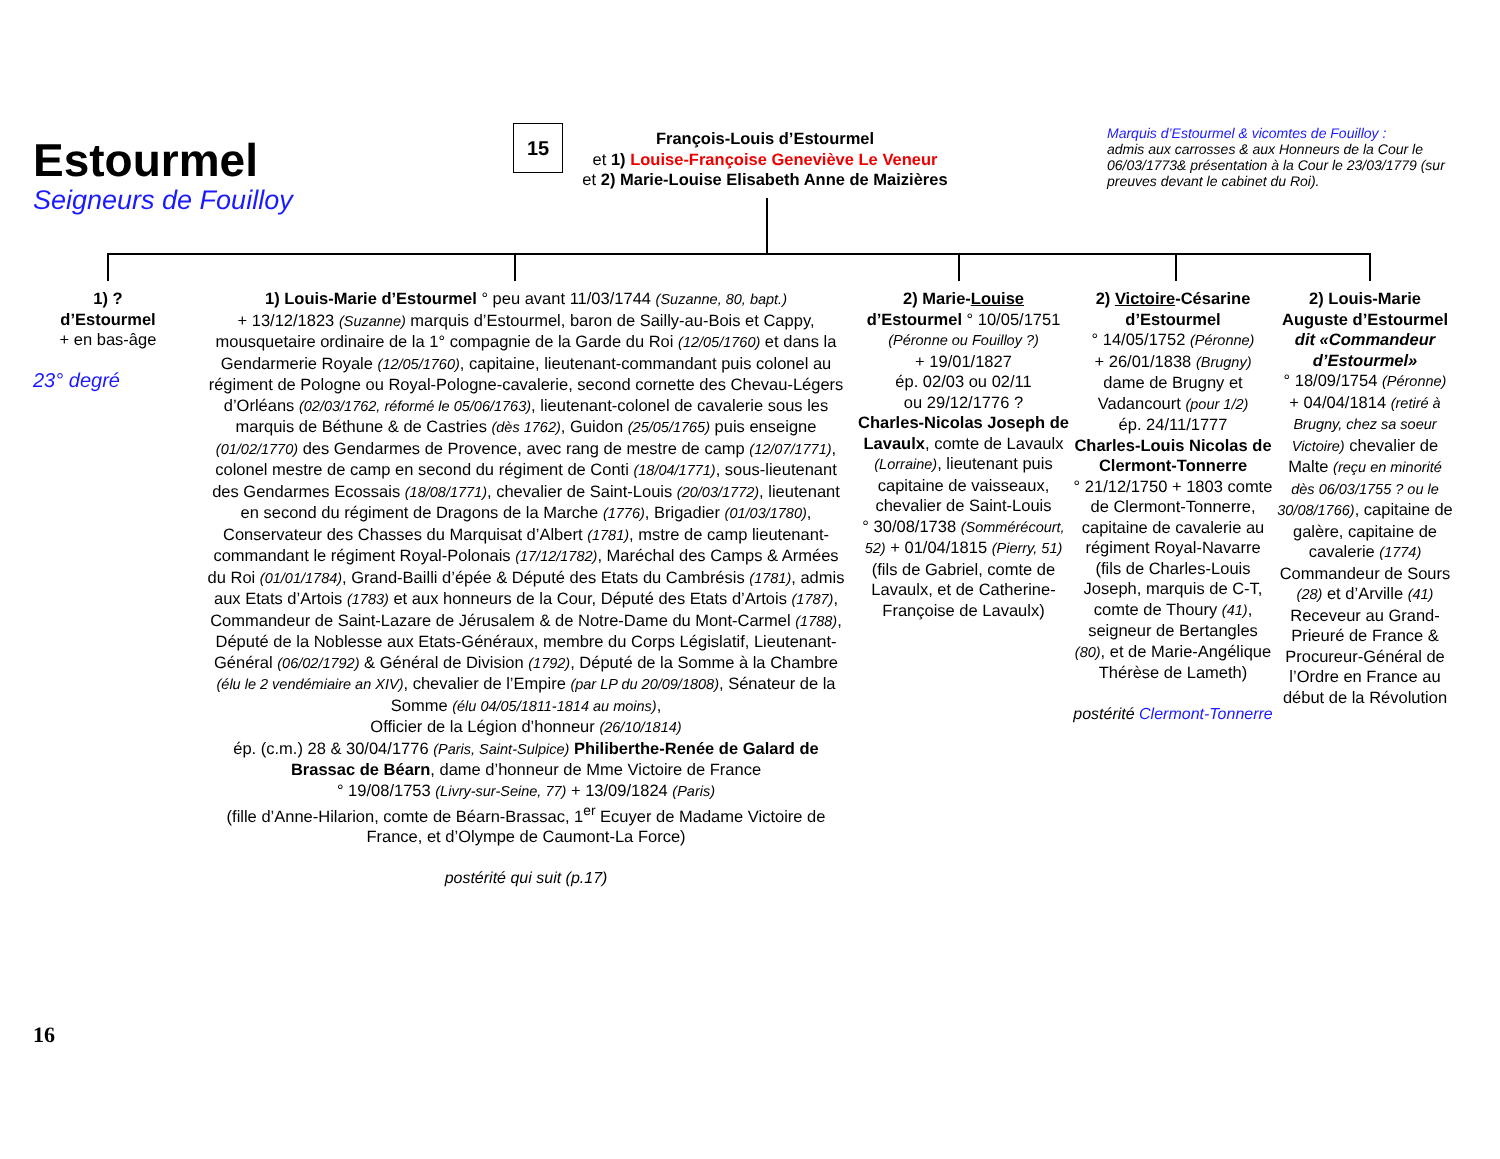Estourmel
Seigneurs de Fouilloy
15
François-Louis d’Estourmel
et 1) Louise-Françoise Geneviève Le Veneur
et 2) Marie-Louise Elisabeth Anne de Maizières
Marquis d’Estourmel & vicomtes de Fouilloy :
admis aux carrosses & aux Honneurs de la Cour le 06/03/1773& présentation à la Cour le 23/03/1779 (sur preuves devant le cabinet du Roi).
1) ?
d’Estourmel
+ en bas-âge
23° degré
1) Louis-Marie d’Estourmel ° peu avant 11/03/1744 (Suzanne, 80, bapt.)
+ 13/12/1823 (Suzanne) marquis d’Estourmel, baron de Sailly-au-Bois et Cappy, mousquetaire ordinaire de la 1° compagnie de la Garde du Roi (12/05/1760) et dans la Gendarmerie Royale (12/05/1760), capitaine, lieutenant-commandant puis colonel au régiment de Pologne ou Royal-Pologne-cavalerie, second cornette des Chevau-Légers d’Orléans (02/03/1762, réformé le 05/06/1763), lieutenant-colonel de cavalerie sous les marquis de Béthune & de Castries (dès 1762), Guidon (25/05/1765) puis enseigne (01/02/1770) des Gendarmes de Provence, avec rang de mestre de camp (12/07/1771), colonel mestre de camp en second du régiment de Conti (18/04/1771), sous-lieutenant des Gendarmes Ecossais (18/08/1771), chevalier de Saint-Louis (20/03/1772), lieutenant en second du régiment de Dragons de la Marche (1776), Brigadier (01/03/1780), Conservateur des Chasses du Marquisat d’Albert (1781), mstre de camp lieutenant-commandant le régiment Royal-Polonais (17/12/1782), Maréchal des Camps & Armées du Roi (01/01/1784), Grand-Bailli d’épée & Député des Etats du Cambrésis (1781), admis aux Etats d’Artois (1783) et aux honneurs de la Cour, Député des Etats d’Artois (1787), Commandeur de Saint-Lazare de Jérusalem & de Notre-Dame du Mont-Carmel (1788), Député de la Noblesse aux Etats-Généraux, membre du Corps Législatif, Lieutenant-Général (06/02/1792) & Général de Division (1792), Député de la Somme à la Chambre (élu le 2 vendémiaire an XIV), chevalier de l’Empire (par LP du 20/09/1808), Sénateur de la Somme (élu 04/05/1811-1814 au moins),
Officier de la Légion d’honneur (26/10/1814)
ép. (c.m.) 28 & 30/04/1776 (Paris, Saint-Sulpice) Philiberthe-Renée de Galard de Brassac de Béarn, dame d’honneur de Mme Victoire de France
° 19/08/1753 (Livry-sur-Seine, 77) + 13/09/1824 (Paris)
(fille d’Anne-Hilarion, comte de Béarn-Brassac, 1<sup>er</sup> Ecuyer de Madame Victoire de France, et d’Olympe de Caumont-La Force)
postérité qui suit (p.17)
2) Marie-Louise
d’Estourmel ° 10/05/1751 (Péronne ou Fouilloy ?)
+ 19/01/1827
ép. 02/03 ou 02/11
ou 29/12/1776 ?
Charles-Nicolas Joseph de Lavaulx, comte de Lavaulx (Lorraine), lieutenant puis capitaine de vaisseaux, chevalier de Saint-Louis
° 30/08/1738 (Sommérécourt, 52) + 01/04/1815 (Pierry, 51) (fils de Gabriel, comte de Lavaulx, et de Catherine-Françoise de Lavaulx)
2) Victoire-Césarine d’Estourmel
° 14/05/1752 (Péronne)
+ 26/01/1838 (Brugny) dame de Brugny et Vadancourt (pour 1/2)
ép. 24/11/1777
Charles-Louis Nicolas de Clermont-Tonnerre
° 21/12/1750 + 1803 comte de Clermont-Tonnerre, capitaine de cavalerie au régiment Royal-Navarre (fils de Charles-Louis Joseph, marquis de C-T, comte de Thoury (41), seigneur de Bertangles (80), et de Marie-Angélique Thérèse de Lameth)
postérité Clermont-Tonnerre
2) Louis-Marie Auguste d’Estourmel
dit «Commandeur d’Estourmel»
° 18/09/1754 (Péronne)
+ 04/04/1814 (retiré à Brugny, chez sa soeur Victoire) chevalier de Malte (reçu en minorité dès 06/03/1755 ? ou le 30/08/1766), capitaine de galère, capitaine de cavalerie (1774) Commandeur de Sours (28) et d’Arville (41) Receveur au Grand-Prieuré de France & Procureur-Général de l’Ordre en France au début de la Révolution
16